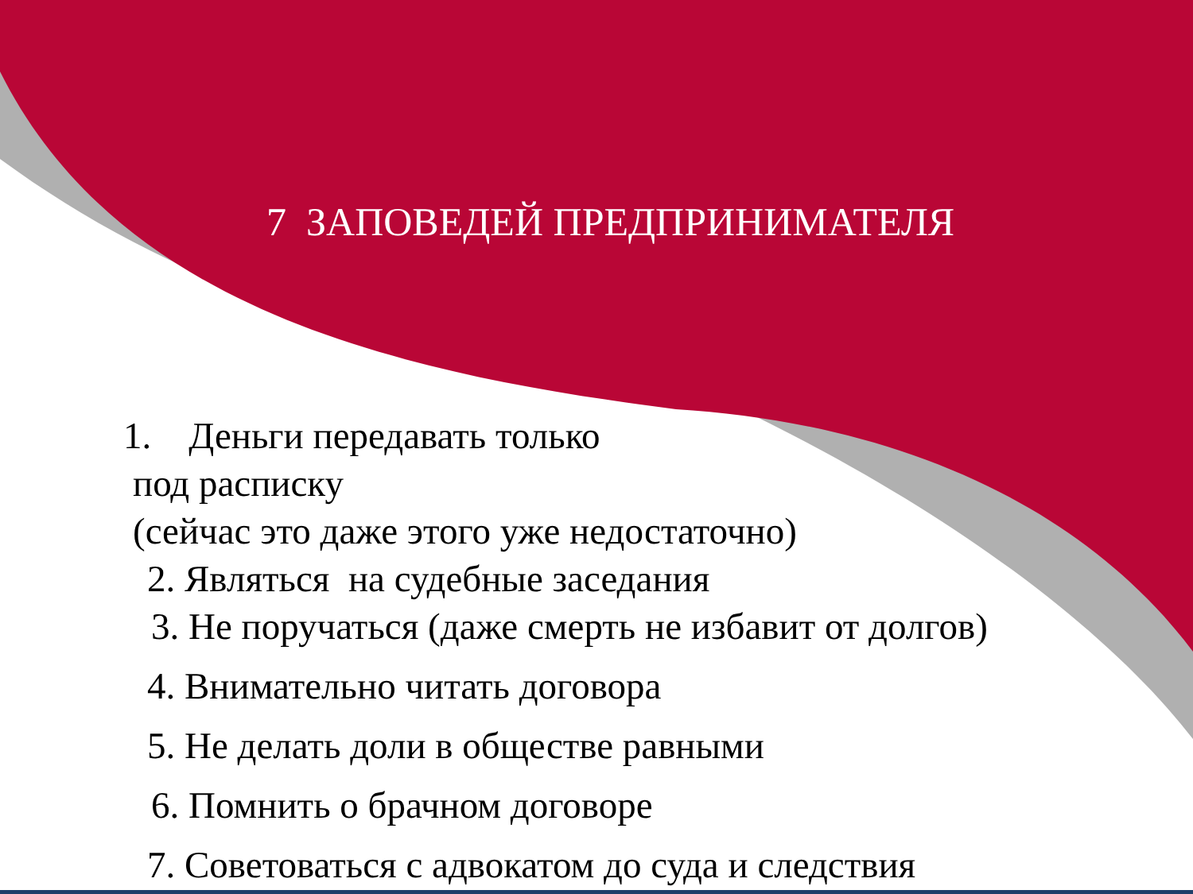7 ЗАПОВЕДЕЙ ПРЕДПРИНИМАТЕЛЯ
1. Деньги передавать только
под расписку
(сейчас это даже этого уже недостаточно)
2. Являться на судебные заседания
3. Не поручаться (даже смерть не избавит от долгов)
4. Внимательно читать договора
5. Не делать доли в обществе равными
6. Помнить о брачном договоре
7. Советоваться с адвокатом до суда и следствия